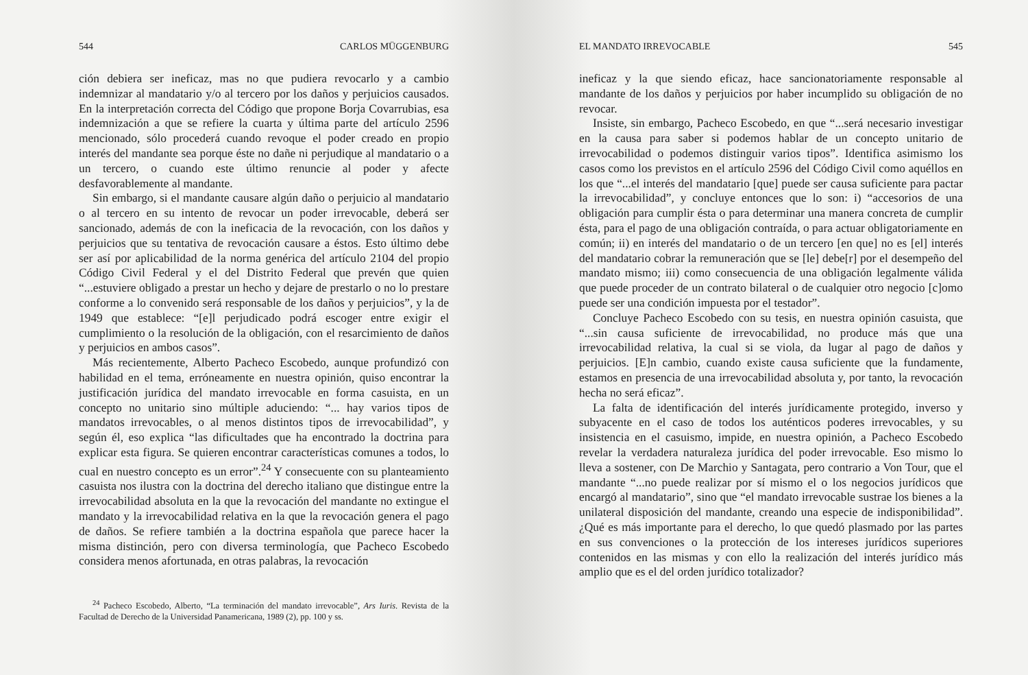544 CARLOS MÜGGENBURG
ción debiera ser ineficaz, mas no que pudiera revocarlo y a cambio indemnizar al mandatario y/o al tercero por los daños y perjuicios causados. En la interpretación correcta del Código que propone Borja Covarrubias, esa indemnización a que se refiere la cuarta y última parte del artículo 2596 mencionado, sólo procederá cuando revoque el poder creado en propio interés del mandante sea porque éste no dañe ni perjudique al mandatario o a un tercero, o cuando este último renuncie al poder y afecte desfavorablemente al mandante.
Sin embargo, si el mandante causare algún daño o perjuicio al mandatario o al tercero en su intento de revocar un poder irrevocable, deberá ser sancionado, además de con la ineficacia de la revocación, con los daños y perjuicios que su tentativa de revocación causare a éstos. Esto último debe ser así por aplicabilidad de la norma genérica del artículo 2104 del propio Código Civil Federal y el del Distrito Federal que prevén que quien “...estuviere obligado a prestar un hecho y dejare de prestarlo o no lo prestare conforme a lo convenido será responsable de los daños y perjuicios”, y la de 1949 que establece: “[e]l perjudicado podrá escoger entre exigir el cumplimiento o la resolución de la obligación, con el resarcimiento de daños y perjuicios en ambos casos”.
Más recientemente, Alberto Pacheco Escobedo, aunque profundizó con habilidad en el tema, erróneamente en nuestra opinión, quiso encontrar la justificación jurídica del mandato irrevocable en forma casuista, en un concepto no unitario sino múltiple aduciendo: “... hay varios tipos de mandatos irrevocables, o al menos distintos tipos de irrevocabilidad”, y según él, eso explica “las dificultades que ha encontrado la doctrina para explicar esta figura. Se quieren encontrar características comunes a todos, lo cual en nuestro concepto es un error”.<sup>24</sup> Y consecuente con su planteamiento casuista nos ilustra con la doctrina del derecho italiano que distingue entre la irrevocabilidad absoluta en la que la revocación del mandante no extingue el mandato y la irrevocabilidad relativa en la que la revocación genera el pago de daños. Se refiere también a la doctrina española que parece hacer la misma distinción, pero con diversa terminología, que Pacheco Escobedo considera menos afortunada, en otras palabras, la revocación
<sup>24</sup> Pacheco Escobedo, Alberto, “La terminación del mandato irrevocable”, Ars Iuris. Revista de la Facultad de Derecho de la Universidad Panamericana, 1989 (2), pp. 100 y ss.
EL MANDATO IRREVOCABLE 545
ineficaz y la que siendo eficaz, hace sancionatoriamente responsable al mandante de los daños y perjuicios por haber incumplido su obligación de no revocar.
Insiste, sin embargo, Pacheco Escobedo, en que “...será necesario investigar en la causa para saber si podemos hablar de un concepto unitario de irrevocabilidad o podemos distinguir varios tipos”. Identifica asimismo los casos como los previstos en el artículo 2596 del Código Civil como aquéllos en los que “...el interés del mandatario [que] puede ser causa suficiente para pactar la irrevocabilidad”, y concluye entonces que lo son: i) “accesorios de una obligación para cumplir ésta o para determinar una manera concreta de cumplir ésta, para el pago de una obligación contraída, o para actuar obligatoriamente en común; ii) en interés del mandatario o de un tercero [en que] no es [el] interés del mandatario cobrar la remuneración que se [le] debe[r] por el desempeño del mandato mismo; iii) como consecuencia de una obligación legalmente válida que puede proceder de un contrato bilateral o de cualquier otro negocio [c]omo puede ser una condición impuesta por el testador”.
Concluye Pacheco Escobedo con su tesis, en nuestra opinión casuista, que “...sin causa suficiente de irrevocabilidad, no produce más que una irrevocabilidad relativa, la cual si se viola, da lugar al pago de daños y perjuicios. [E]n cambio, cuando existe causa suficiente que la fundamente, estamos en presencia de una irrevocabilidad absoluta y, por tanto, la revocación hecha no será eficaz”.
La falta de identificación del interés jurídicamente protegido, inverso y subyacente en el caso de todos los auténticos poderes irrevocables, y su insistencia en el casuismo, impide, en nuestra opinión, a Pacheco Escobedo revelar la verdadera naturaleza jurídica del poder irrevocable. Eso mismo lo lleva a sostener, con De Marchio y Santagata, pero contrario a Von Tour, que el mandante “...no puede realizar por sí mismo el o los negocios jurídicos que encargó al mandatario”, sino que “el mandato irrevocable sustrae los bienes a la unilateral disposición del mandante, creando una especie de indisponibilidad”. ¿Qué es más importante para el derecho, lo que quedó plasmado por las partes en sus convenciones o la protección de los intereses jurídicos superiores contenidos en las mismas y con ello la realización del interés jurídico más amplio que es el del orden jurídico totalizador?